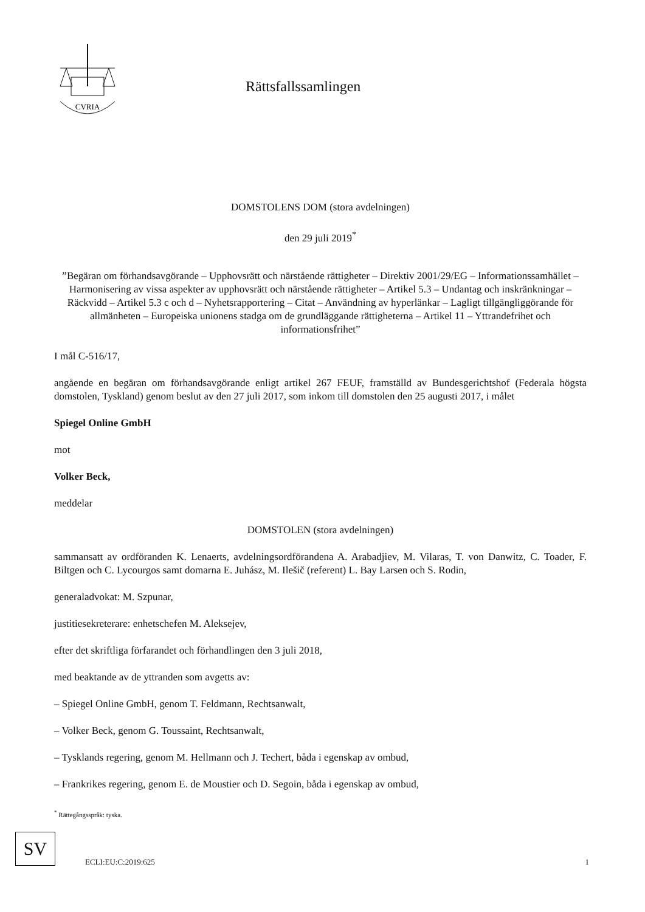CVRIA
Rättsfallssamlingen
DOMSTOLENS DOM (stora avdelningen)
den 29 juli 2019<sup>*</sup>
”Begäran om förhandsavgörande – Upphovsrätt och närstående rättigheter – Direktiv 2001/29/EG – Informationssamhället – Harmonisering av vissa aspekter av upphovsrätt och närstående rättigheter – Artikel 5.3 – Undantag och inskränkningar – Räckvidd – Artikel 5.3 c och d – Nyhetsrapportering – Citat – Användning av hyperlänkar – Lagligt tillgängliggörande för allmänheten – Europeiska unionens stadga om de grundläggande rättigheterna – Artikel 11 – Yttrandefrihet och informationsfrihet”
I mål C-516/17,
angående en begäran om förhandsavgörande enligt artikel 267 FEUF, framställd av Bundesgerichtshof (Federala högsta domstolen, Tyskland) genom beslut av den 27 juli 2017, som inkom till domstolen den 25 augusti 2017, i målet
Spiegel Online GmbH
mot
Volker Beck,
meddelar
DOMSTOLEN (stora avdelningen)
sammansatt av ordföranden K. Lenaerts, avdelningsordförandena A. Arabadjiev, M. Vilaras, T. von Danwitz, C. Toader, F. Biltgen och C. Lycourgos samt domarna E. Juhász, M. Ilešič (referent) L. Bay Larsen och S. Rodin,
generaladvokat: M. Szpunar,
justitiesekreterare: enhetschefen M. Aleksejev,
efter det skriftliga förfarandet och förhandlingen den 3 juli 2018,
med beaktande av de yttranden som avgetts av:
– Spiegel Online GmbH, genom T. Feldmann, Rechtsanwalt,
– Volker Beck, genom G. Toussaint, Rechtsanwalt,
– Tysklands regering, genom M. Hellmann och J. Techert, båda i egenskap av ombud,
– Frankrikes regering, genom E. de Moustier och D. Segoin, båda i egenskap av ombud,
<sup>*</sup> Rättegångsspråk: tyska.
SV
ECLI:EU:C:2019:625 1